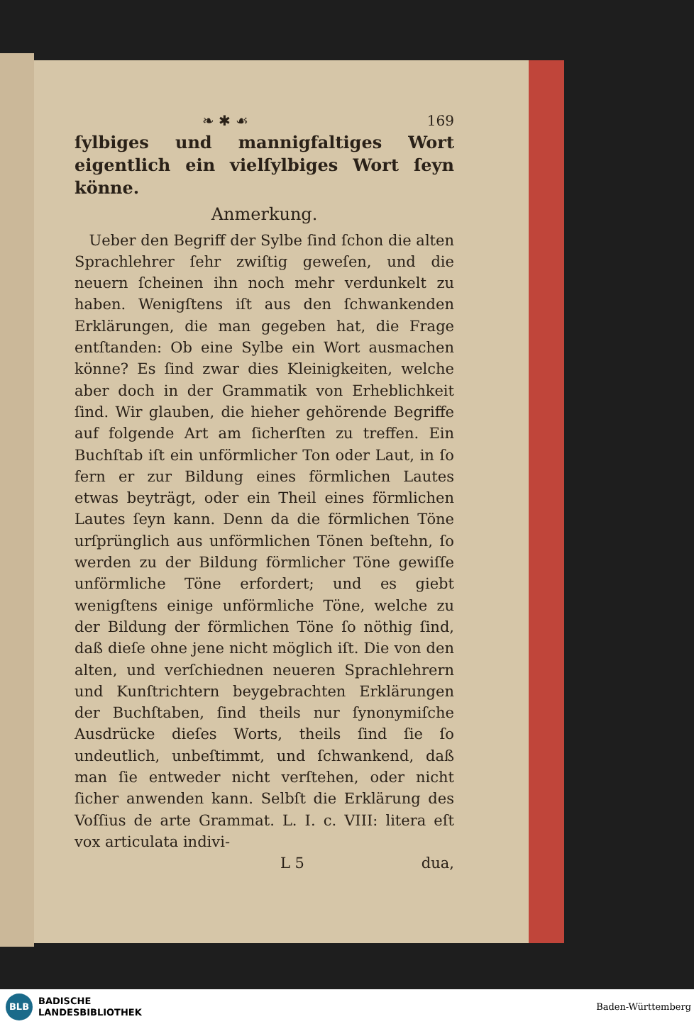❧ ✱ ☙ 169
ſylbiges und mannigfaltiges Wort eigentlich ein vielſylbiges Wort ſeyn könne.
Anmerkung.
Ueber den Begriff der Sylbe ſind ſchon die alten Sprachlehrer ſehr zwiſtig geweſen, und die neuern ſcheinen ihn noch mehr verdunkelt zu haben. Wenigſtens iſt aus den ſchwankenden Erklärungen, die man gegeben hat, die Frage entſtanden: Ob eine Sylbe ein Wort ausmachen könne? Es ſind zwar dies Kleinigkeiten, welche aber doch in der Grammatik von Erheblichkeit ſind. Wir glauben, die hieher gehörende Begriffe auf folgende Art am ſicherſten zu treffen. Ein Buchſtab iſt ein unförmlicher Ton oder Laut, in ſo fern er zur Bildung eines förmlichen Lautes etwas beyträgt, oder ein Theil eines förmlichen Lautes ſeyn kann. Denn da die förmlichen Töne urſprünglich aus unförmlichen Tönen beſtehn, ſo werden zu der Bildung förmlicher Töne gewiſſe unförmliche Töne erfordert; und es giebt wenigſtens einige unförmliche Töne, welche zu der Bildung der förmlichen Töne ſo nöthig ſind, daß dieſe ohne jene nicht möglich iſt. Die von den alten, und verſchiednen neueren Sprachlehrern und Kunſtrichtern beygebrachten Erklärungen der Buchſtaben, ſind theils nur ſynonymiſche Ausdrücke dieſes Worts, theils ſind ſie ſo undeutlich, unbeſtimmt, und ſchwankend, daß man ſie entweder nicht verſtehen, oder nicht ſicher anwenden kann. Selbſt die Erklärung des Voſſius de arte Grammat. L. I. c. VIII: litera eſt vox articulata indivi-
L 5 dua,
BLB
BADISCHE
LANDESBIBLIOTHEK
Baden-Württemberg